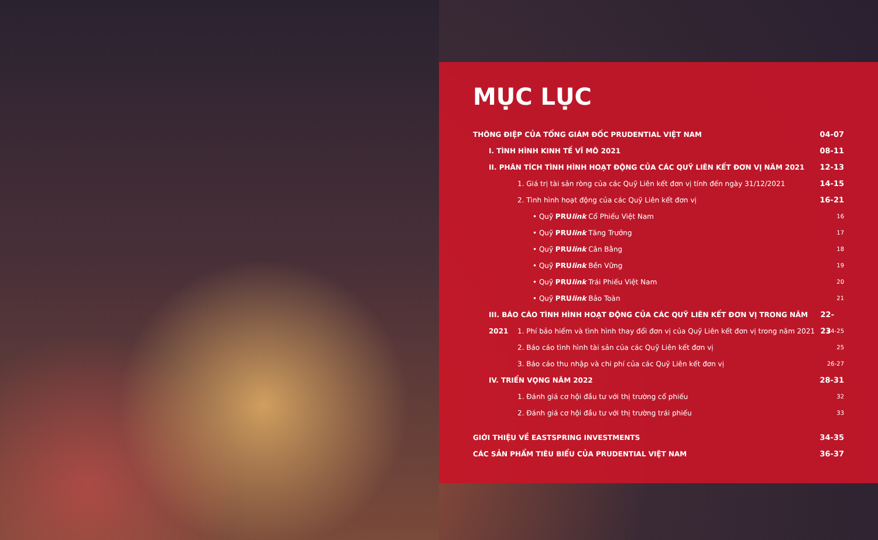MỤC LỤC
THÔNG ĐIỆP CỦA TỔNG GIÁM ĐỐC PRUDENTIAL VIỆT NAM 04-07
I. TÌNH HÌNH KINH TẾ VĨ MÔ 2021 08-11
II. PHÂN TÍCH TÌNH HÌNH HOẠT ĐỘNG CỦA CÁC QUỸ LIÊN KẾT ĐƠN VỊ NĂM 2021 12-13
1. Giá trị tài sản ròng của các Quỹ Liên kết đơn vị tính đến ngày 31/12/2021 14-15
2. Tình hình hoạt động của các Quỹ Liên kết đơn vị 16-21
• Quỹ PRUlink Cổ Phiếu Việt Nam 16
• Quỹ PRUlink Tăng Trưởng 17
• Quỹ PRUlink Cân Bằng 18
• Quỹ PRUlink Bền Vững 19
• Quỹ PRUlink Trái Phiếu Việt Nam 20
• Quỹ PRUlink Bảo Toàn 21
III. BÁO CÁO TÌNH HÌNH HOẠT ĐỘNG CỦA CÁC QUỸ LIÊN KẾT ĐƠN VỊ TRONG NĂM 2021 22-23
1. Phí bảo hiểm và tình hình thay đổi đơn vị của Quỹ Liên kết đơn vị trong năm 2021 24-25
2. Báo cáo tình hình tài sản của các Quỹ Liên kết đơn vị 25
3. Báo cáo thu nhập và chi phí của các Quỹ Liên kết đơn vị 26-27
IV. TRIỂN VỌNG NĂM 2022 28-31
1. Đánh giá cơ hội đầu tư với thị trường cổ phiếu 32
2. Đánh giá cơ hội đầu tư với thị trường trái phiếu 33
GIỚI THIỆU VỀ EASTSPRING INVESTMENTS 34-35
CÁC SẢN PHẨM TIÊU BIỂU CỦA PRUDENTIAL VIỆT NAM 36-37